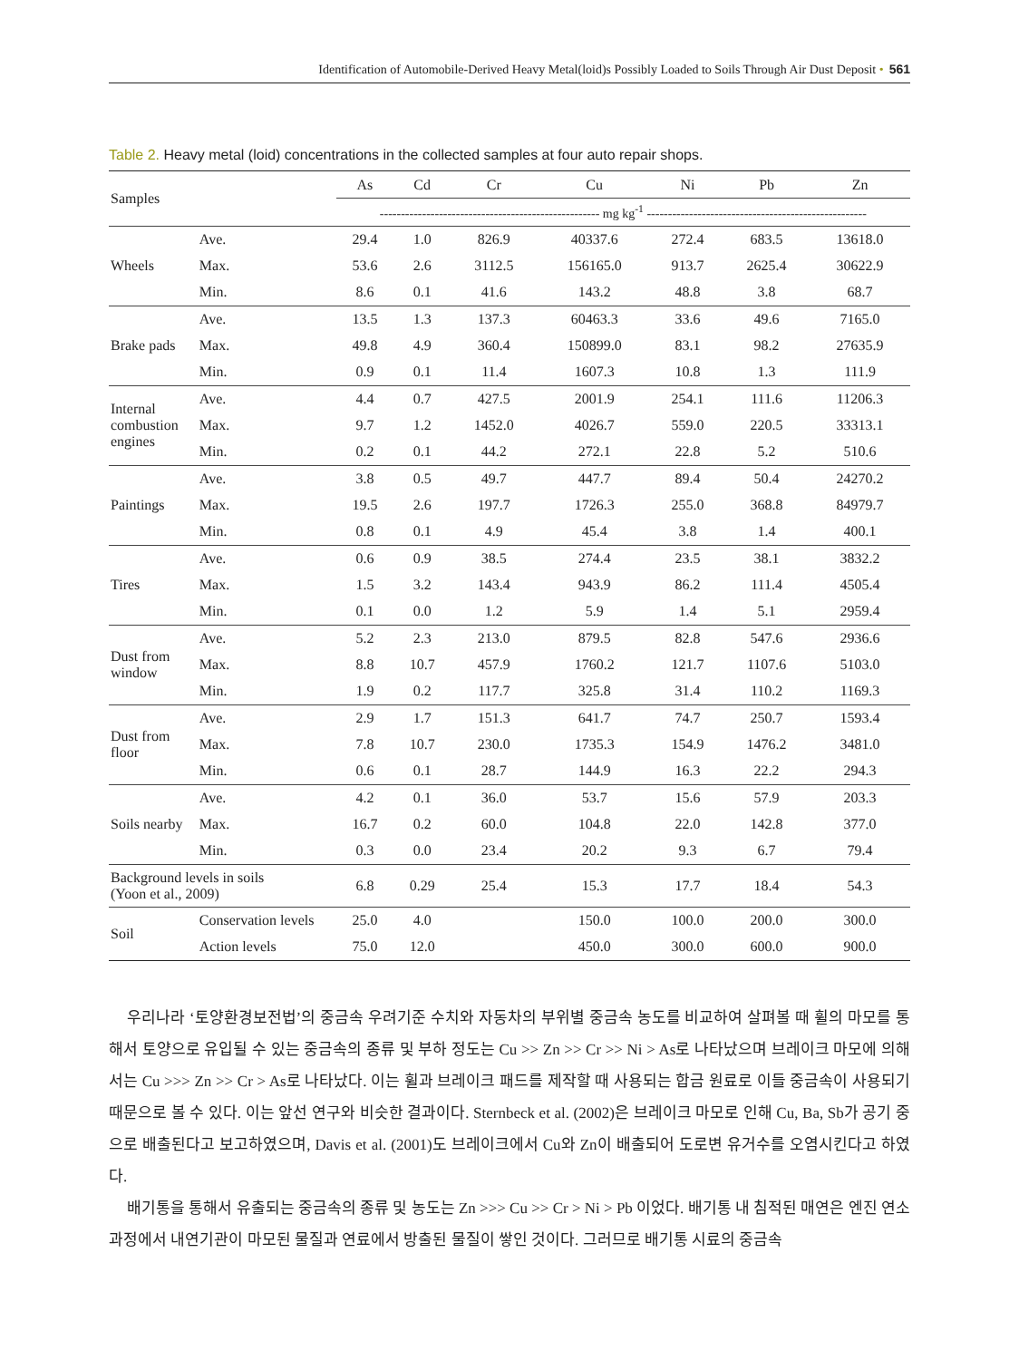Identification of Automobile-Derived Heavy Metal(loid)s Possibly Loaded to Soils Through Air Dust Deposit • 561
Table 2. Heavy metal (loid) concentrations in the collected samples at four auto repair shops.
| Samples | | As | Cd | Cr | Cu | Ni | Pb | Zn |
| --- | --- | --- | --- | --- | --- | --- | --- | --- |
| | | ---------------------------------------------------- mg kg<sup>-1</sup> ---------------------------------------------------- | | | | | | |
| Wheels | Ave. | 29.4 | 1.0 | 826.9 | 40337.6 | 272.4 | 683.5 | 13618.0 |
| | Max. | 53.6 | 2.6 | 3112.5 | 156165.0 | 913.7 | 2625.4 | 30622.9 |
| | Min. | 8.6 | 0.1 | 41.6 | 143.2 | 48.8 | 3.8 | 68.7 |
| Brake pads | Ave. | 13.5 | 1.3 | 137.3 | 60463.3 | 33.6 | 49.6 | 7165.0 |
| | Max. | 49.8 | 4.9 | 360.4 | 150899.0 | 83.1 | 98.2 | 27635.9 |
| | Min. | 0.9 | 0.1 | 11.4 | 1607.3 | 10.8 | 1.3 | 111.9 |
| Internal combustion engines | Ave. | 4.4 | 0.7 | 427.5 | 2001.9 | 254.1 | 111.6 | 11206.3 |
| | Max. | 9.7 | 1.2 | 1452.0 | 4026.7 | 559.0 | 220.5 | 33313.1 |
| | Min. | 0.2 | 0.1 | 44.2 | 272.1 | 22.8 | 5.2 | 510.6 |
| Paintings | Ave. | 3.8 | 0.5 | 49.7 | 447.7 | 89.4 | 50.4 | 24270.2 |
| | Max. | 19.5 | 2.6 | 197.7 | 1726.3 | 255.0 | 368.8 | 84979.7 |
| | Min. | 0.8 | 0.1 | 4.9 | 45.4 | 3.8 | 1.4 | 400.1 |
| Tires | Ave. | 0.6 | 0.9 | 38.5 | 274.4 | 23.5 | 38.1 | 3832.2 |
| | Max. | 1.5 | 3.2 | 143.4 | 943.9 | 86.2 | 111.4 | 4505.4 |
| | Min. | 0.1 | 0.0 | 1.2 | 5.9 | 1.4 | 5.1 | 2959.4 |
| Dust from window | Ave. | 5.2 | 2.3 | 213.0 | 879.5 | 82.8 | 547.6 | 2936.6 |
| | Max. | 8.8 | 10.7 | 457.9 | 1760.2 | 121.7 | 1107.6 | 5103.0 |
| | Min. | 1.9 | 0.2 | 117.7 | 325.8 | 31.4 | 110.2 | 1169.3 |
| Dust from floor | Ave. | 2.9 | 1.7 | 151.3 | 641.7 | 74.7 | 250.7 | 1593.4 |
| | Max. | 7.8 | 10.7 | 230.0 | 1735.3 | 154.9 | 1476.2 | 3481.0 |
| | Min. | 0.6 | 0.1 | 28.7 | 144.9 | 16.3 | 22.2 | 294.3 |
| Soils nearby | Ave. | 4.2 | 0.1 | 36.0 | 53.7 | 15.6 | 57.9 | 203.3 |
| | Max. | 16.7 | 0.2 | 60.0 | 104.8 | 22.0 | 142.8 | 377.0 |
| | Min. | 0.3 | 0.0 | 23.4 | 20.2 | 9.3 | 6.7 | 79.4 |
| Background levels in soils (Yoon et al., 2009) | | 6.8 | 0.29 | 25.4 | 15.3 | 17.7 | 18.4 | 54.3 |
| Soil | Conservation levels | 25.0 | 4.0 | | 150.0 | 100.0 | 200.0 | 300.0 |
| | Action levels | 75.0 | 12.0 | | 450.0 | 300.0 | 600.0 | 900.0 |
우리나라 ‘토양환경보전법’의 중금속 우려기준 수치와 자동차의 부위별 중금속 농도를 비교하여 살펴볼 때 휠의 마모를 통해서 토양으로 유입될 수 있는 중금속의 종류 및 부하 정도는 Cu >> Zn >> Cr >> Ni > As로 나타났으며 브레이크 마모에 의해서는 Cu >>> Zn >> Cr > As로 나타났다. 이는 휠과 브레이크 패드를 제작할 때 사용되는 합금 원료로 이들 중금속이 사용되기 때문으로 볼 수 있다. 이는 앞선 연구와 비슷한 결과이다. Sternbeck et al. (2002)은 브레이크 마모로 인해 Cu, Ba, Sb가 공기 중으로 배출된다고 보고하였으며, Davis et al. (2001)도 브레이크에서 Cu와 Zn이 배출되어 도로변 유거수를 오염시킨다고 하였다.
배기통을 통해서 유출되는 중금속의 종류 및 농도는 Zn >>> Cu >> Cr > Ni > Pb 이었다. 배기통 내 침적된 매연은 엔진 연소 과정에서 내연기관이 마모된 물질과 연료에서 방출된 물질이 쌓인 것이다. 그러므로 배기통 시료의 중금속